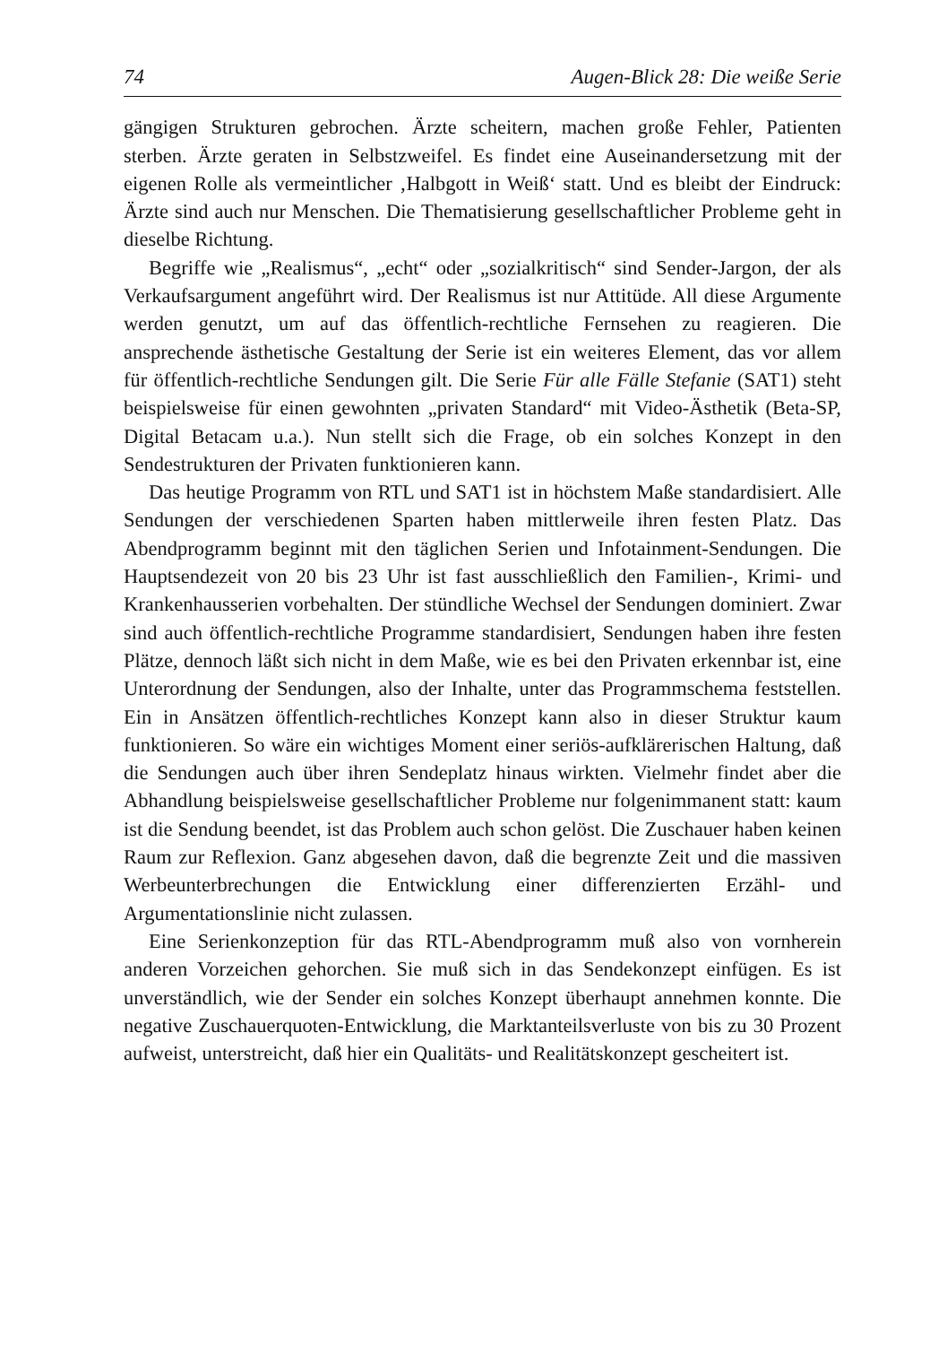74 Augen-Blick 28: Die weiße Serie
gängigen Strukturen gebrochen. Ärzte scheitern, machen große Fehler, Patienten sterben. Ärzte geraten in Selbstzweifel. Es findet eine Auseinandersetzung mit der eigenen Rolle als vermeintlicher ‚Halbgott in Weiß‘ statt. Und es bleibt der Eindruck: Ärzte sind auch nur Menschen. Die Thematisierung gesellschaftlicher Probleme geht in dieselbe Richtung.
Begriffe wie „Realismus“, „echt“ oder „sozialkritisch“ sind Sender-Jargon, der als Verkaufsargument angeführt wird. Der Realismus ist nur Attitüde. All diese Argumente werden genutzt, um auf das öffentlich-rechtliche Fernsehen zu reagieren. Die ansprechende ästhetische Gestaltung der Serie ist ein weiteres Element, das vor allem für öffentlich-rechtliche Sendungen gilt. Die Serie Für alle Fälle Stefanie (SAT1) steht beispielsweise für einen gewohnten „privaten Standard“ mit Video-Ästhetik (Beta-SP, Digital Betacam u.a.). Nun stellt sich die Frage, ob ein solches Konzept in den Sendestrukturen der Privaten funktionieren kann.
Das heutige Programm von RTL und SAT1 ist in höchstem Maße standardisiert. Alle Sendungen der verschiedenen Sparten haben mittlerweile ihren festen Platz. Das Abendprogramm beginnt mit den täglichen Serien und Infotainment-Sendungen. Die Hauptsendezeit von 20 bis 23 Uhr ist fast ausschließlich den Familien-, Krimi- und Krankenhausserien vorbehalten. Der stündliche Wechsel der Sendungen dominiert. Zwar sind auch öffentlich-rechtliche Programme standardisiert, Sendungen haben ihre festen Plätze, dennoch läßt sich nicht in dem Maße, wie es bei den Privaten erkennbar ist, eine Unterordnung der Sendungen, also der Inhalte, unter das Programmschema feststellen. Ein in Ansätzen öffentlich-rechtliches Konzept kann also in dieser Struktur kaum funktionieren. So wäre ein wichtiges Moment einer seriös-aufklärerischen Haltung, daß die Sendungen auch über ihren Sendeplatz hinaus wirkten. Vielmehr findet aber die Abhandlung beispielsweise gesellschaftlicher Probleme nur folgenimmanent statt: kaum ist die Sendung beendet, ist das Problem auch schon gelöst. Die Zuschauer haben keinen Raum zur Reflexion. Ganz abgesehen davon, daß die begrenzte Zeit und die massiven Werbeunterbrechungen die Entwicklung einer differenzierten Erzähl- und Argumentationslinie nicht zulassen.
Eine Serienkonzeption für das RTL-Abendprogramm muß also von vornherein anderen Vorzeichen gehorchen. Sie muß sich in das Sendekonzept einfügen. Es ist unverständlich, wie der Sender ein solches Konzept überhaupt annehmen konnte. Die negative Zuschauerquoten-Entwicklung, die Marktanteilsverluste von bis zu 30 Prozent aufweist, unterstreicht, daß hier ein Qualitäts- und Realitätskonzept gescheitert ist.